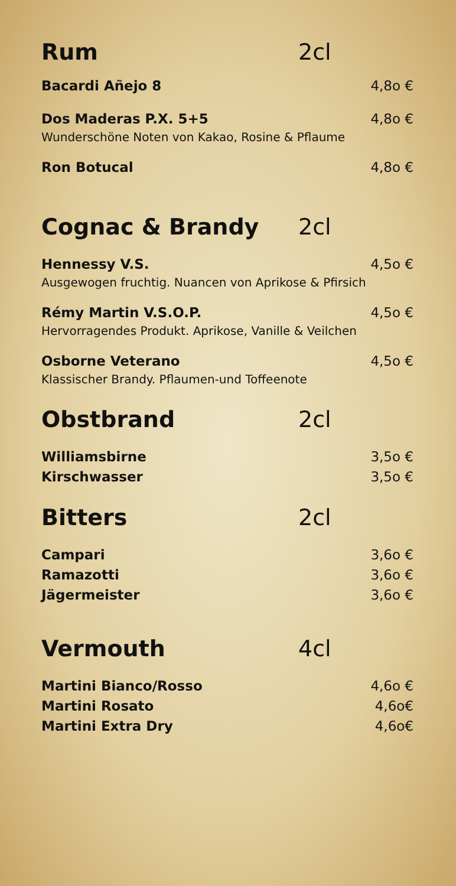Rum 2cl
Bacardi Añejo 8 4,8o €
Dos Maderas P.X. 5+5 4,8o €
Wunderschöne Noten von Kakao, Rosine & Pflaume
Ron Botucal 4,8o €
Cognac & Brandy 2cl
Hennessy V.S. 4,5o €
Ausgewogen fruchtig. Nuancen von Aprikose & Pfirsich
Rémy Martin V.S.O.P. 4,5o €
Hervorragendes Produkt. Aprikose, Vanille & Veilchen
Osborne Veterano 4,5o €
Klassischer Brandy. Pflaumen-und Toffeenote
Obstbrand 2cl
Williamsbirne 3,5o €
Kirschwasser 3,5o €
Bitters 2cl
Campari 3,6o €
Ramazotti 3,6o €
Jägermeister 3,6o €
Vermouth 4cl
Martini Bianco/Rosso 4,6o €
Martini Rosato 4,6o€
Martini Extra Dry 4,6o€